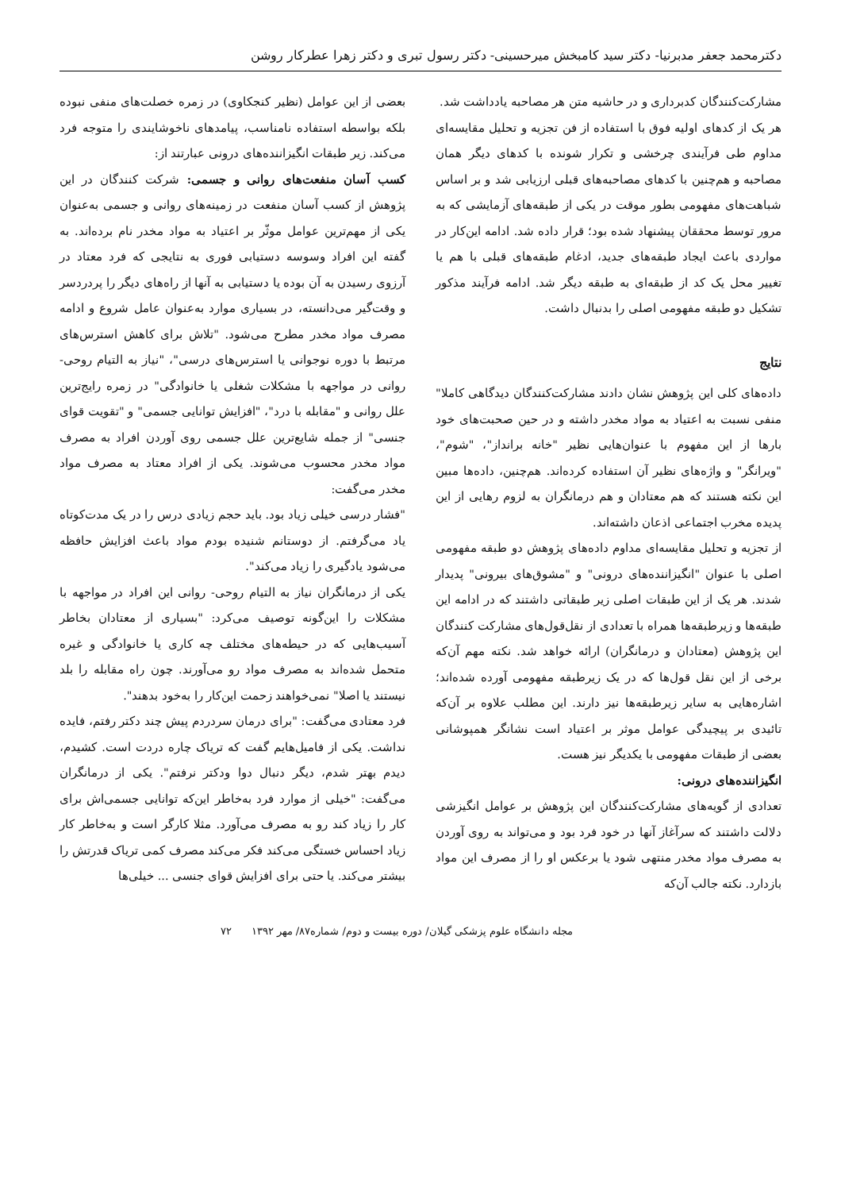دکترمحمد جعفر مدبرنیا- دکتر سید کامبخش میرحسینی- دکتر رسول تبری و دکتر زهرا عطرکار روشن
مشارکت‌کنندگان کدبرداری و در حاشیه متن هر مصاحبه یادداشت شد.
هر یک از کدهای اولیه فوق با استفاده از فن تجزیه و تحلیل مقایسه‌ای مداوم طی فرآیندی چرخشی و تکرار شونده با کدهای دیگر همان مصاحبه و هم‌چنین با کدهای مصاحبه‌های قبلی ارزیابی شد و بر اساس شباهت‌های مفهومی بطور موقت در یکی از طبقه‌های آزمایشی که به مرور توسط محققان پیشنهاد شده بود؛ قرار داده شد. ادامه این‌کار در مواردی باعث ایجاد طبقه‌های جدید، ادغام طبقه‌های قبلی با هم یا تغییر محل یک کد از طبقه‌ای به طبقه دیگر شد. ادامه فرآیند مذکور تشکیل دو طبقه مفهومی اصلی را بدنبال داشت.
نتایج
داده‌های کلی این پژوهش نشان دادند مشارکت‌کنندگان دیدگاهی کاملا" منفی نسبت به اعتیاد به مواد مخدر داشته و در حین صحبت‌های خود بارها از این مفهوم با عنوان‌هایی نظیر "خانه برانداز"، "شوم"، "ویرانگر" و واژه‌های نظیر آن استفاده کرده‌اند. هم‌چنین، داده‌ها مبین این نکته هستند که هم معتادان و هم درمانگران به لزوم رهایی از این پدیده مخرب اجتماعی اذعان داشته‌اند.
از تجزیه و تحلیل مقایسه‌ای مداوم داده‌های پژوهش دو طبقه مفهومی اصلی با عنوان "انگیزاننده‌های درونی" و "مشوق‌های بیرونی" پدیدار شدند. هر یک از این طبقات اصلی زیر طبقاتی داشتند که در ادامه این طبقه‌ها و زیرطبقه‌ها همراه با تعدادی از نقل‌قول‌های مشارکت کنندگان این پژوهش (معتادان و درمانگران) ارائه خواهد شد. نکته مهم آن‌که برخی از این نقل قول‌ها که در یک زیرطبقه مفهومی آورده شده‌اند؛ اشاره‌هایی به سایر زیرطبقه‌ها نیز دارند. این مطلب علاوه بر آن‌که تائیدی بر پیچیدگی عوامل موثر بر اعتیاد است نشانگر همپوشانی بعضی از طبقات مفهومی با یکدیگر نیز هست.
انگیزاننده‌های درونی:
تعدادی از گویه‌های مشارکت‌کنندگان این پژوهش بر عوامل انگیزشی دلالت داشتند که سرآغاز آنها در خود فرد بود و می‌تواند به روی آوردن به مصرف مواد مخدر منتهی شود یا برعکس او را از مصرف این مواد بازدارد. نکته جالب آن‌که
بعضی از این عوامل (نظیر کنجکاوی) در زمره خصلت‌های منفی نبوده بلکه بواسطه استفاده نامناسب، پیامدهای ناخوشایندی را متوجه فرد می‌کند. زیر طبقات انگیزاننده‌های درونی عبارتند از:
کسب آسان منفعت‌های روانی و جسمی: شرکت کنندگان در این پژوهش از کسب آسان منفعت در زمینه‌های روانی و جسمی به‌عنوان یکی از مهم‌ترین عوامل موثّر بر اعتیاد به مواد مخدر نام برده‌اند. به گفته این افراد وسوسه دستیابی فوری به نتایجی که فرد معتاد در آرزوی رسیدن به آن بوده یا دستیابی به آنها از راه‌های دیگر را پردردسر و وقت‌گیر می‌دانسته، در بسیاری موارد به‌عنوان عامل شروع و ادامه مصرف مواد مخدر مطرح می‌شود. "تلاش برای کاهش استرس‌های مرتبط با دوره نوجوانی یا استرس‌های درسی"، "نیاز به التیام روحی- روانی در مواجهه با مشکلات شغلی یا خانوادگی" در زمره رایج‌ترین علل روانی و "مقابله با درد"، "افزایش توانایی جسمی" و "تقویت قوای جنسی" از جمله شایع‌ترین علل جسمی روی آوردن افراد به مصرف مواد مخدر محسوب می‌شوند. یکی از افراد معتاد به مصرف مواد مخدر می‌گفت:
"فشار درسی خیلی زیاد بود. باید حجم زیادی درس را در یک مدت‌کوتاه یاد می‌گرفتم. از دوستانم شنیده بودم مواد باعث افزایش حافظه می‌شود یادگیری را زیاد می‌کند".
یکی از درمانگران نیاز به التیام روحی- روانی این افراد در مواجهه با مشکلات را این‌گونه توصیف می‌کرد: "بسیاری از معتادان بخاطر آسیب‌هایی که در حیطه‌های مختلف چه کاری یا خانوادگی و غیره متحمل شده‌اند به مصرف مواد رو می‌آورند. چون راه مقابله را بلد نیستند یا اصلا" نمی‌خواهند زحمت این‌کار را به‌خود بدهند".
فرد معتادی می‌گفت: "برای درمان سردردم پیش چند دکتر رفتم، فایده نداشت. یکی از فامیل‌هایم گفت که تریاک چاره دردت است. کشیدم، دیدم بهتر شدم، دیگر دنبال دوا ودکتر نرفتم". یکی از درمانگران می‌گفت: "خیلی از موارد فرد به‌خاطر این‌که توانایی جسمی‌اش برای کار را زیاد کند رو به مصرف می‌آورد. مثلا کارگر است و به‌خاطر کار زیاد احساس خستگی می‌کند فکر می‌کند مصرف کمی تریاک قدرتش را بیشتر می‌کند. یا حتی برای افزایش قوای جنسی ... خیلی‌ها
مجله دانشگاه علوم پزشکی گیلان/ دوره بیست و دوم/ شماره۸۷/ مهر ۱۳۹۲ ۷۲